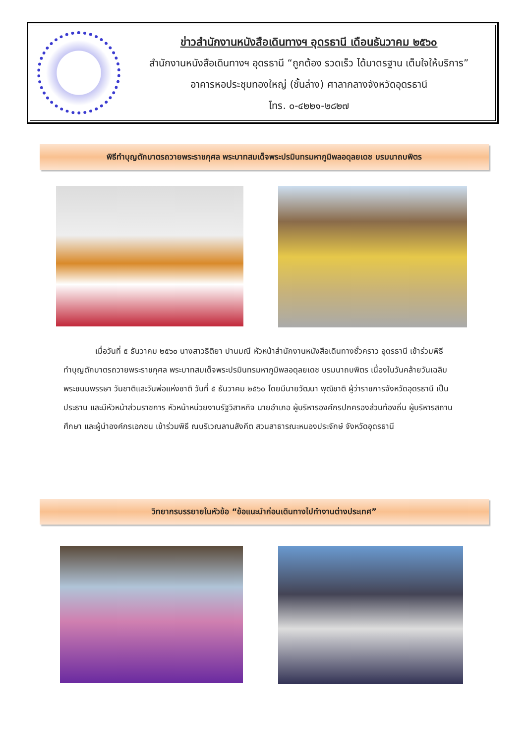ข่าวสำนักงานหนังสือเดินทางฯ อุดรธานี เดือนธันวาคม ๒๕๖๐
สำนักงานหนังสือเดินทางฯ อุดรธานี “ถูกต้อง รวดเร็ว ได้มาตรฐาน เต็มใจให้บริการ”
อาคารหอประชุมทองใหญ่ (ชั้นล่าง) ศาลากลางจังหวัดอุดรธานี
โทร. ๐-๔๒๒๑-๒๘๒๗
พิธีทำบุญตักบาตรถวายพระราชกุศล พระบาทสมเด็จพระปรมินทรมหาภูมิพลอดุลยเดช บรมนาถบพิตร
เมื่อวันที่ ๕ ธันวาคม ๒๕๖๐ นางสาวธิติยา ปานมณี หัวหน้าสำนักงานหนังสือเดินทางชั่วคราว อุดรธานี เข้าร่วมพิธีทำบุญตักบาตรถวายพระราชกุศล พระบาทสมเด็จพระปรมินทรมหาภูมิพลอดุลยเดช บรมนาถบพิตร เนื่องในวันคล้ายวันเฉลิมพระชนมพรรษา วันชาติและวันพ่อแห่งชาติ วันที่ ๕ ธันวาคม ๒๕๖๐ โดยมีนายวัฒนา พุฒิชาติ ผู้ว่าราชการจังหวัดอุดรธานี เป็นประธาน และมีหัวหน้าส่วนราชการ หัวหน้าหน่วยงานรัฐวิสาหกิจ นายอำเภอ ผู้บริหารองค์กรปกครองส่วนท้องถิ่น ผู้บริหารสถานศึกษา และผู้นำองค์กรเอกชน เข้าร่วมพิธี ณบริเวณลานสังคีต สวนสาธารณะหนองประจักษ์ จังหวัดอุดรธานี
วิทยากรบรรยายในหัวข้อ “ข้อแนะนำก่อนเดินทางไปทำงานต่างประเทศ”